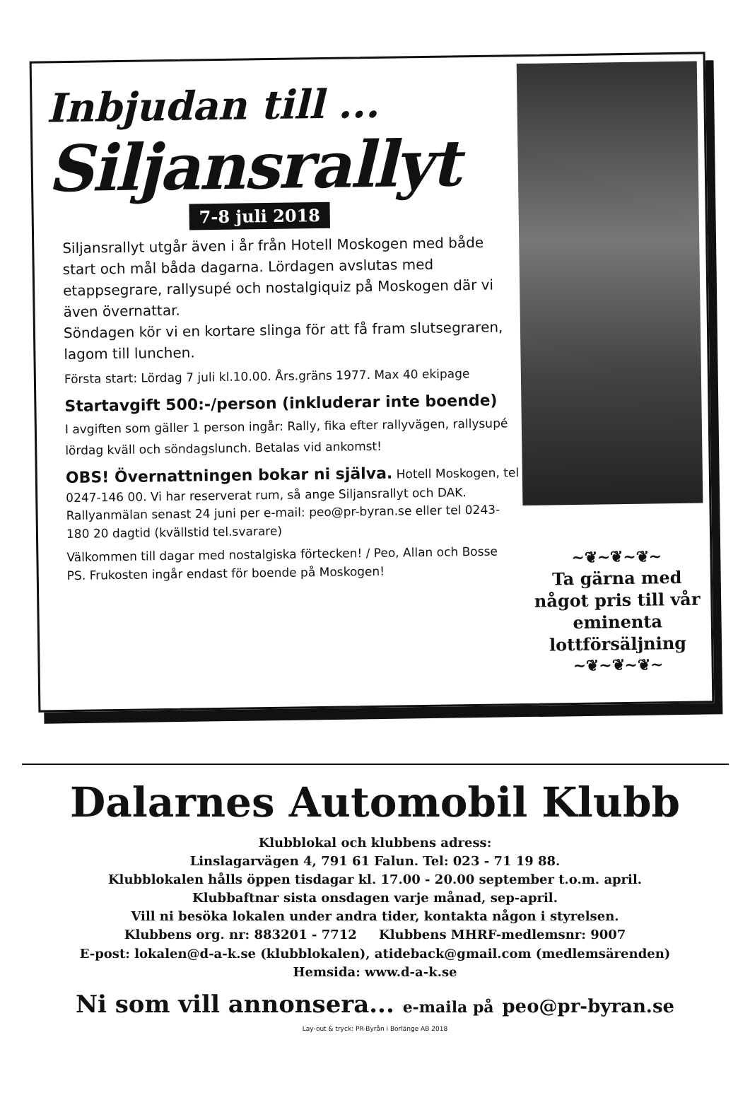Inbjudan till ...
Siljansrallyt
7-8 juli 2018
Siljansrallyt utgår även i år från Hotell Moskogen med både start och mål båda dagarna. Lördagen avslutas med etappsegrare, rallysupé och nostalgiquiz på Moskogen där vi även övernattar.
Söndagen kör vi en kortare slinga för att få fram slutsegraren, lagom till lunchen.
Första start: Lördag 7 juli kl.10.00. Års.gräns 1977. Max 40 ekipage
Startavgift 500:-/person (inkluderar inte boende)
I avgiften som gäller 1 person ingår: Rally, fika efter rallyvägen, rallysupé lördag kväll och söndagslunch. Betalas vid ankomst!
OBS! Övernattningen bokar ni själva. Hotell Moskogen, tel 0247-146 00. Vi har reserverat rum, så ange Siljansrallyt och DAK. Rallyanmälan senast 24 juni per e-mail: peo@pr-byran.se eller tel 0243-180 20 dagtid (kvällstid tel.svarare)
Välkommen till dagar med nostalgiska förtecken! / Peo, Allan och Bosse
PS. Frukosten ingår endast för boende på Moskogen!
~❦~❦~❦~
Ta gärna med något pris till vår eminenta lottförsäljning
~❦~❦~❦~
Dalarnes Automobil Klubb
Klubblokal och klubbens adress:
Linslagarvägen 4, 791 61 Falun. Tel: 023 - 71 19 88.
Klubblokalen hålls öppen tisdagar kl. 17.00 - 20.00 september t.o.m. april.
Klubbaftnar sista onsdagen varje månad, sep-april.
Vill ni besöka lokalen under andra tider, kontakta någon i styrelsen.
Klubbens org. nr: 883201 - 7712 Klubbens MHRF-medlemsnr: 9007
E-post: lokalen@d-a-k.se (klubblokalen), atideback@gmail.com (medlemsärenden)
Hemsida: www.d-a-k.se
Ni som vill annonsera... e-maila på peo@pr-byran.se
Lay-out & tryck: PR-Byrån i Borlänge AB 2018